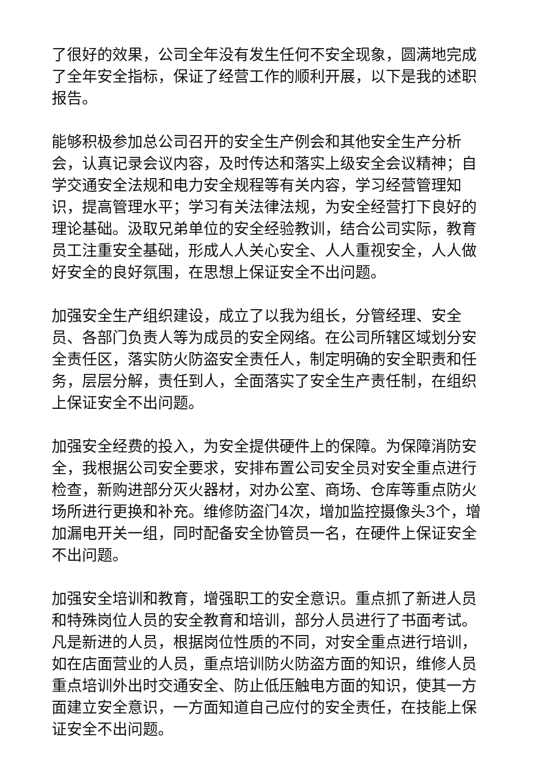了很好的效果，公司全年没有发生任何不安全现象，圆满地完成了全年安全指标，保证了经营工作的顺利开展，以下是我的述职报告。
能够积极参加总公司召开的安全生产例会和其他安全生产分析会，认真记录会议内容，及时传达和落实上级安全会议精神；自学交通安全法规和电力安全规程等有关内容，学习经营管理知识，提高管理水平；学习有关法律法规，为安全经营打下良好的理论基础。汲取兄弟单位的安全经验教训，结合公司实际，教育员工注重安全基础，形成人人关心安全、人人重视安全，人人做好安全的良好氛围，在思想上保证安全不出问题。
加强安全生产组织建设，成立了以我为组长，分管经理、安全员、各部门负责人等为成员的安全网络。在公司所辖区域划分安全责任区，落实防火防盗安全责任人，制定明确的安全职责和任务，层层分解，责任到人，全面落实了安全生产责任制，在组织上保证安全不出问题。
加强安全经费的投入，为安全提供硬件上的保障。为保障消防安全，我根据公司安全要求，安排布置公司安全员对安全重点进行检查，新购进部分灭火器材，对办公室、商场、仓库等重点防火场所进行更换和补充。维修防盗门4次，增加监控摄像头3个，增加漏电开关一组，同时配备安全协管员一名，在硬件上保证安全不出问题。
加强安全培训和教育，增强职工的安全意识。重点抓了新进人员和特殊岗位人员的安全教育和培训，部分人员进行了书面考试。凡是新进的人员，根据岗位性质的不同，对安全重点进行培训，如在店面营业的人员，重点培训防火防盗方面的知识，维修人员重点培训外出时交通安全、防止低压触电方面的知识，使其一方面建立安全意识，一方面知道自己应付的安全责任，在技能上保证安全不出问题。